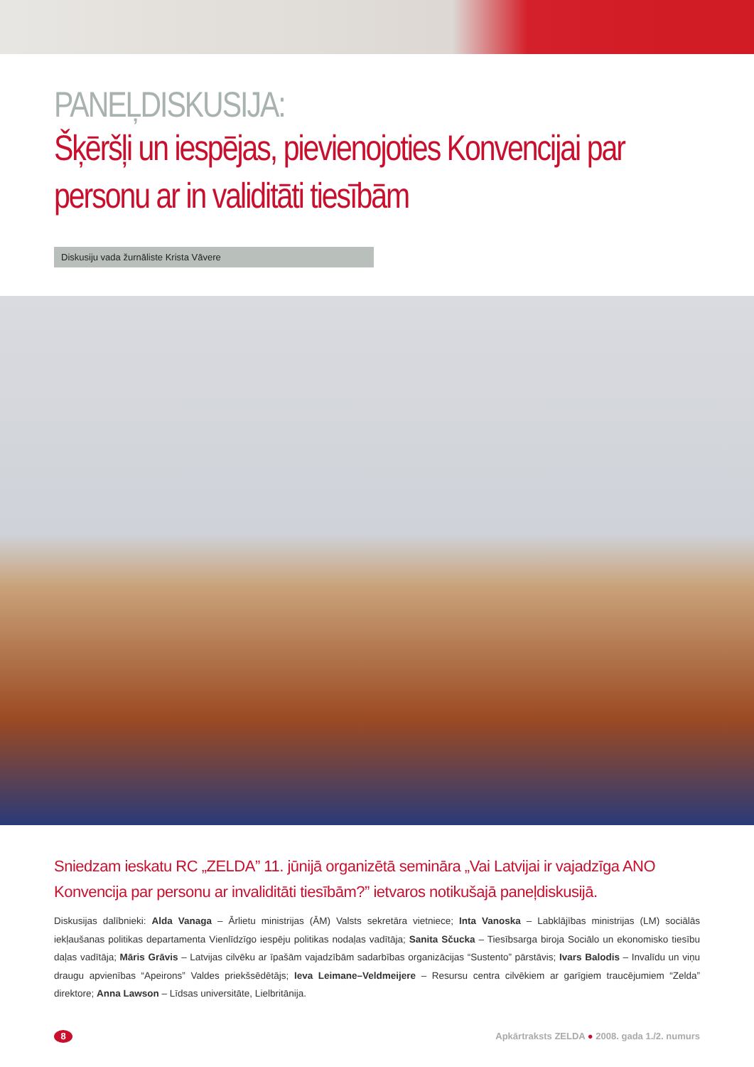PANEĻDISKUSIJA:
Šķēršļi un iespējas, pievienojoties Konvencijai par personu ar in validitāti tiesībām
Diskusiju vada žurnāliste Krista Vāvere
Sniedzam ieskatu RC „ZELDA” 11. jūnijā organizētā semināra „Vai Latvijai ir vajadzīga ANO Konvencija par personu ar invaliditāti tiesībām?” ietvaros notikušajā paneļdiskusijā.
Diskusijas dalībnieki: Alda Vanaga – Ārlietu ministrijas (ĀM) Valsts sekretāra vietniece; Inta Vanoska – Labklājības ministrijas (LM) sociālās iekļaušanas politikas departamenta Vienlīdzīgo iespēju politikas nodaļas vadītāja; Sanita Sčucka – Tiesībsarga biroja Sociālo un ekonomisko tiesību daļas vadītāja; Māris Grāvis – Latvijas cilvēku ar īpašām vajadzībām sadarbības organizācijas “Sustento” pārstāvis; Ivars Balodis – Invalīdu un viņu draugu apvienības “Apeirons” Valdes priekšsēdētājs; Ieva Leimane–Veldmeijere – Resursu centra cilvēkiem ar garīgiem traucējumiem “Zelda” direktore; Anna Lawson – Līdsas universitāte, Lielbritānija.
8
Apkārtraksts ZELDA ● 2008. gada 1./2. numurs